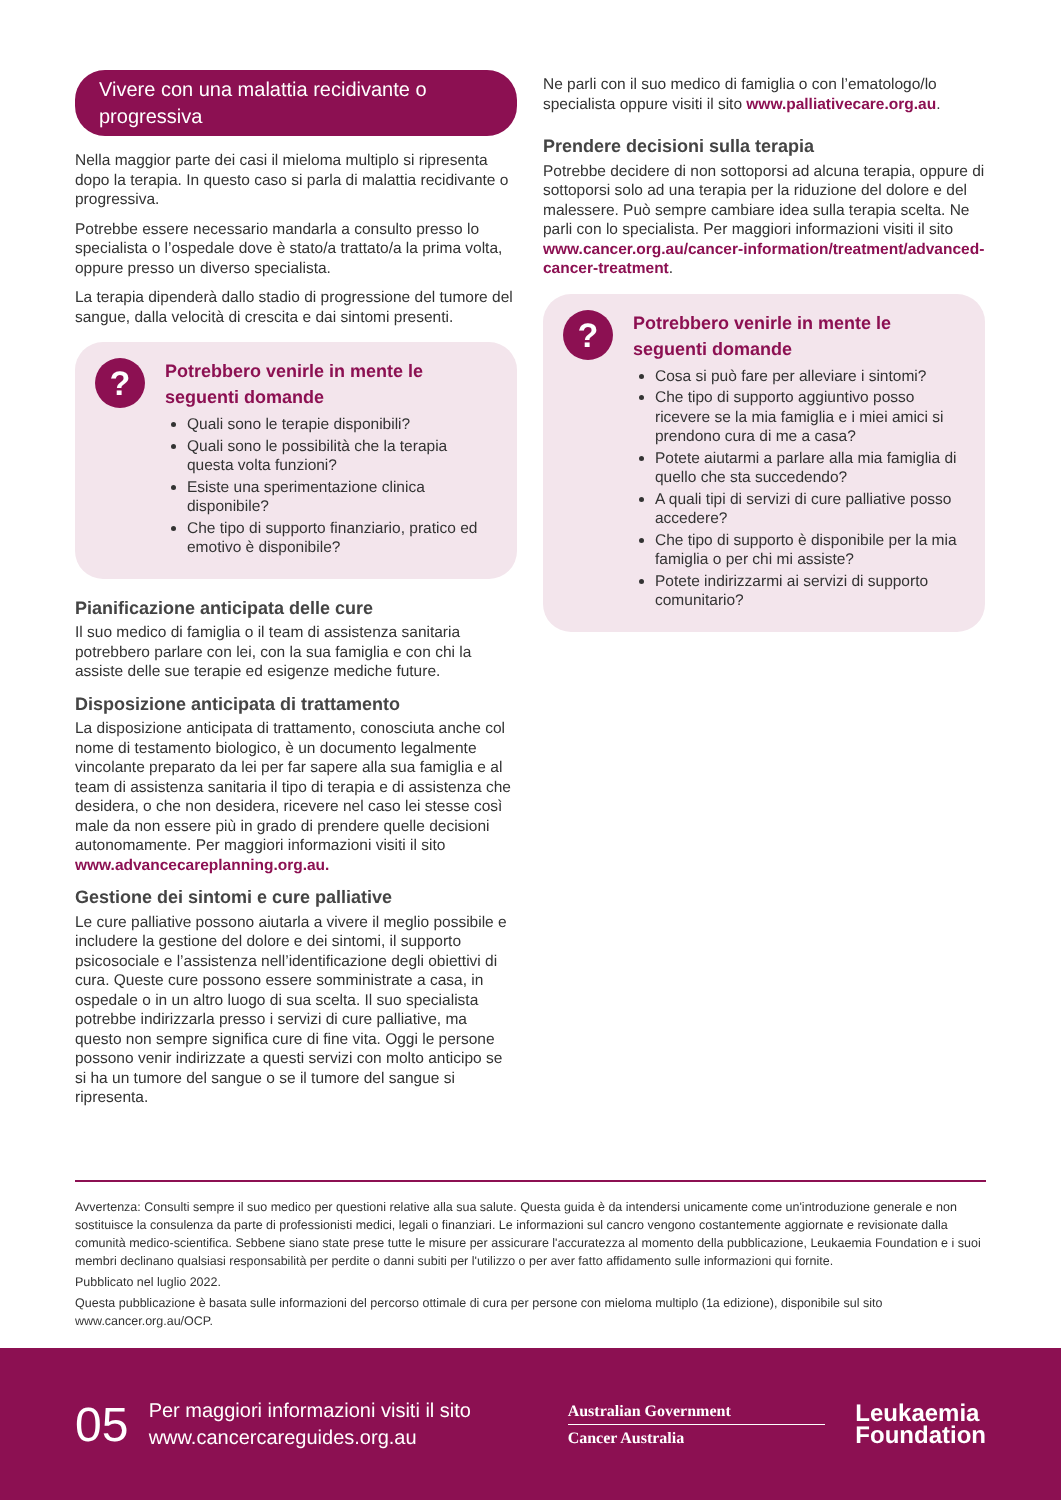Vivere con una malattia recidivante o progressiva
Nella maggior parte dei casi il mieloma multiplo si ripresenta dopo la terapia. In questo caso si parla di malattia recidivante o progressiva.
Potrebbe essere necessario mandarla a consulto presso lo specialista o l’ospedale dove è stato/a trattato/a la prima volta, oppure presso un diverso specialista.
La terapia dipenderà dallo stadio di progressione del tumore del sangue, dalla velocità di crescita e dai sintomi presenti.
?
Potrebbero venirle in mente le seguenti domande
Quali sono le terapie disponibili?
Quali sono le possibilità che la terapia questa volta funzioni?
Esiste una sperimentazione clinica disponibile?
Che tipo di supporto finanziario, pratico ed emotivo è disponibile?
Pianificazione anticipata delle cure
Il suo medico di famiglia o il team di assistenza sanitaria potrebbero parlare con lei, con la sua famiglia e con chi la assiste delle sue terapie ed esigenze mediche future.
Disposizione anticipata di trattamento
La disposizione anticipata di trattamento, conosciuta anche col nome di testamento biologico, è un documento legalmente vincolante preparato da lei per far sapere alla sua famiglia e al team di assistenza sanitaria il tipo di terapia e di assistenza che desidera, o che non desidera, ricevere nel caso lei stesse così male da non essere più in grado di prendere quelle decisioni autonomamente. Per maggiori informazioni visiti il sito www.advancecareplanning.org.au.
Gestione dei sintomi e cure palliative
Le cure palliative possono aiutarla a vivere il meglio possibile e includere la gestione del dolore e dei sintomi, il supporto psicosociale e l’assistenza nell’identificazione degli obiettivi di cura. Queste cure possono essere somministrate a casa, in ospedale o in un altro luogo di sua scelta. Il suo specialista potrebbe indirizzarla presso i servizi di cure palliative, ma questo non sempre significa cure di fine vita. Oggi le persone possono venir indirizzate a questi servizi con molto anticipo se si ha un tumore del sangue o se il tumore del sangue si ripresenta.
Ne parli con il suo medico di famiglia o con l’ematologo/lo specialista oppure visiti il sito www.palliativecare.org.au.
Prendere decisioni sulla terapia
Potrebbe decidere di non sottoporsi ad alcuna terapia, oppure di sottoporsi solo ad una terapia per la riduzione del dolore e del malessere. Può sempre cambiare idea sulla terapia scelta. Ne parli con lo specialista. Per maggiori informazioni visiti il sito www.cancer.org.au/cancer-information/treatment/advanced-cancer-treatment.
?
Potrebbero venirle in mente le seguenti domande
Cosa si può fare per alleviare i sintomi?
Che tipo di supporto aggiuntivo posso ricevere se la mia famiglia e i miei amici si prendono cura di me a casa?
Potete aiutarmi a parlare alla mia famiglia di quello che sta succedendo?
A quali tipi di servizi di cure palliative posso accedere?
Che tipo di supporto è disponibile per la mia famiglia o per chi mi assiste?
Potete indirizzarmi ai servizi di supporto comunitario?
Avvertenza: Consulti sempre il suo medico per questioni relative alla sua salute. Questa guida è da intendersi unicamente come un'introduzione generale e non sostituisce la consulenza da parte di professionisti medici, legali o finanziari. Le informazioni sul cancro vengono costantemente aggiornate e revisionate dalla comunità medico-scientifica. Sebbene siano state prese tutte le misure per assicurare l'accuratezza al momento della pubblicazione, Leukaemia Foundation e i suoi membri declinano qualsiasi responsabilità per perdite o danni subiti per l'utilizzo o per aver fatto affidamento sulle informazioni qui fornite.
Pubblicato nel luglio 2022.
Questa pubblicazione è basata sulle informazioni del percorso ottimale di cura per persone con mieloma multiplo (1a edizione), disponibile sul sito www.cancer.org.au/OCP.
05
Per maggiori informazioni visiti il sito www.cancercareguides.org.au
Australian Government
Cancer Australia
Leukaemia
Foundation